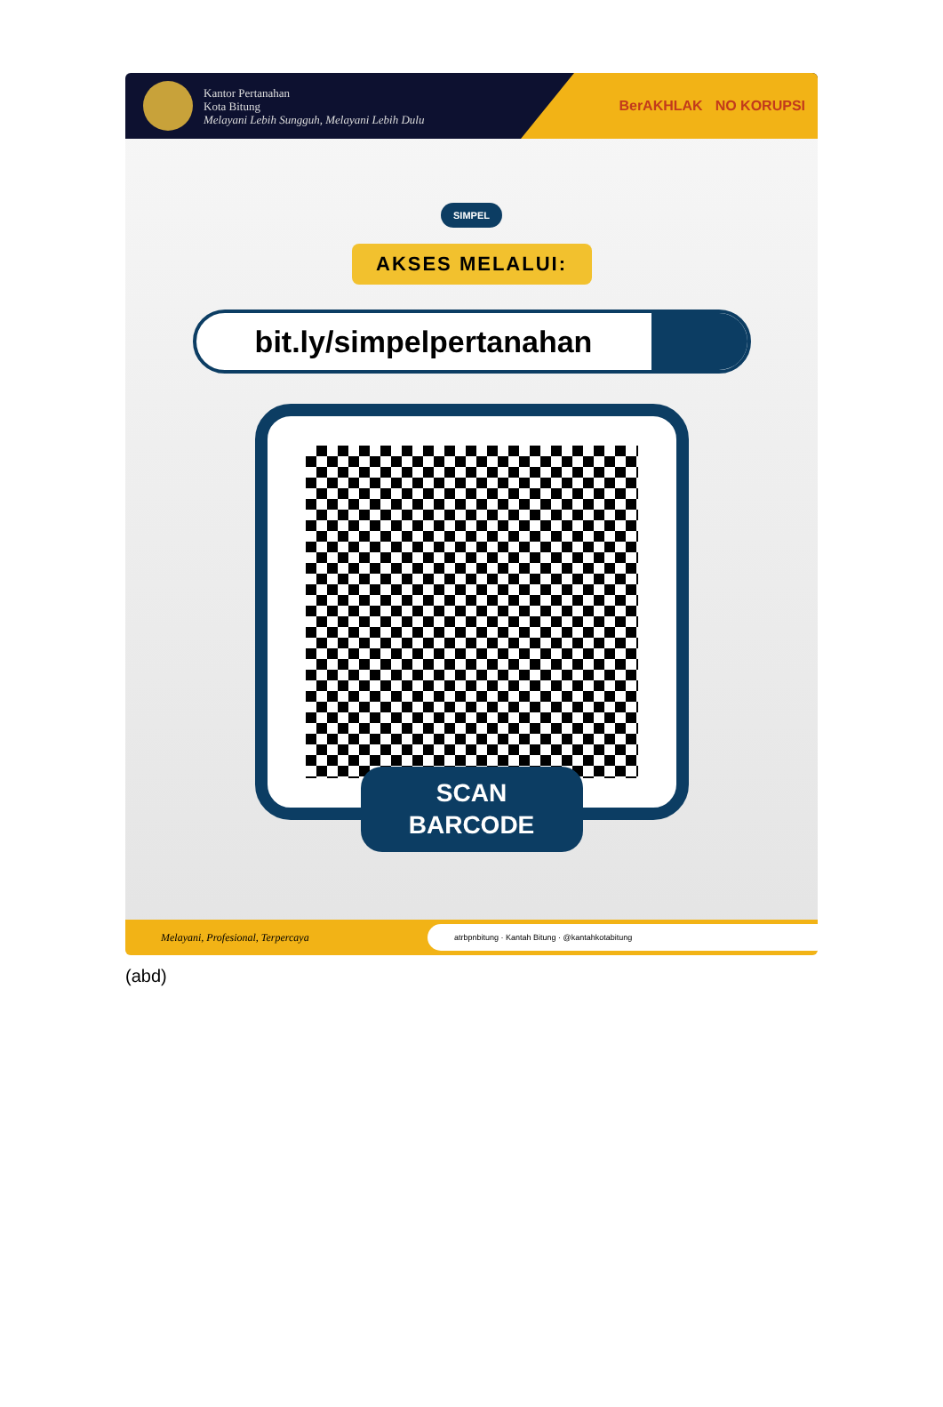Kantor Pertanahan
Kota Bitung
Melayani Lebih Sungguh, Melayani Lebih Dulu
BerAKHLAK NO KORUPSI
SIMPEL
AKSES MELALUI:
bit.ly/simpelpertanahan
SCAN
BARCODE
Melayani, Profesional, Terpercaya
atrbpnbitung · Kantah Bitung · @kantahkotabitung
(abd)